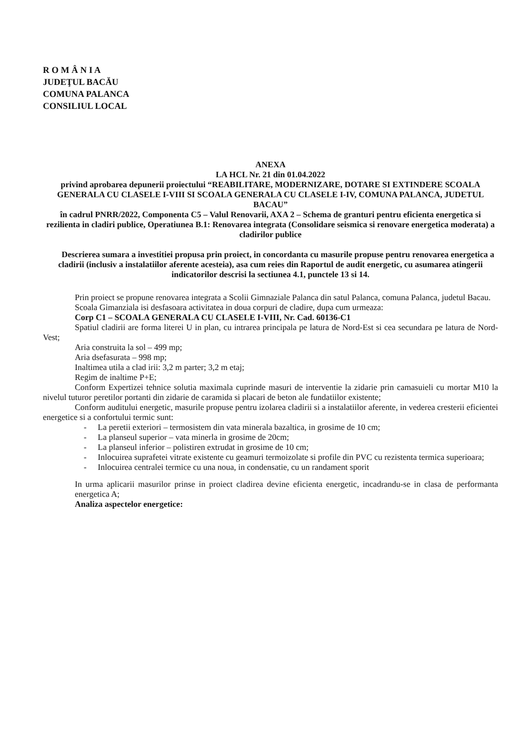R O M Â N I A
JUDEŢUL BACĂU
COMUNA PALANCA
CONSILIUL LOCAL
ANEXA
LA HCL Nr. 21 din 01.04.2022
privind aprobarea depunerii proiectului “REABILITARE, MODERNIZARE, DOTARE SI EXTINDERE SCOALA GENERALA CU CLASELE I-VIII SI SCOALA GENERALA CU CLASELE I-IV, COMUNA PALANCA, JUDETUL BACAU”
în cadrul PNRR/2022, Componenta C5 – Valul Renovarii, AXA 2 – Schema de granturi pentru eficienta energetica si rezilienta in cladiri publice, Operatiunea B.1: Renovarea integrata (Consolidare seismica si renovare energetica moderata) a cladirilor publice
Descrierea sumara a investitiei propusa prin proiect, in concordanta cu masurile propuse pentru renovarea energetica a cladirii (inclusiv a instalatiilor aferente acesteia), asa cum reies din Raportul de audit energetic, cu asumarea atingerii indicatorilor descrisi la sectiunea 4.1, punctele 13 si 14.
Prin proiect se propune renovarea integrata a Scolii Gimnaziale Palanca din satul Palanca, comuna Palanca, judetul Bacau.
Scoala Gimanziala isi desfasoara activitatea in doua corpuri de cladire, dupa cum urmeaza:
Corp C1 – SCOALA GENERALA CU CLASELE I-VIII, Nr. Cad. 60136-C1
Spatiul cladirii are forma literei U in plan, cu intrarea principala pe latura de Nord-Est si cea secundara pe latura de Nord-Vest;
Aria construita la sol – 499 mp;
Aria dsefasurata – 998 mp;
Inaltimea utila a clad irii: 3,2 m parter; 3,2 m etaj;
Regim de inaltime P+E;
Conform Expertizei tehnice solutia maximala cuprinde masuri de interventie la zidarie prin camasuieli cu mortar M10 la nivelul tuturor peretilor portanti din zidarie de caramida si placari de beton ale fundatiilor existente;
Conform auditului energetic, masurile propuse pentru izolarea cladirii si a instalatiilor aferente, in vederea cresterii eficientei energetice si a confortului termic sunt:
- La peretii exteriori – termosistem din vata minerala bazaltica, in grosime de 10 cm;
- La planseul superior – vata minerla in grosime de 20cm;
- La planseul inferior – polistiren extrudat in grosime de 10 cm;
- Inlocuirea suprafetei vitrate existente cu geamuri termoizolate si profile din PVC cu rezistenta termica superioara;
- Inlocuirea centralei termice cu una noua, in condensatie, cu un randament sporit
In urma aplicarii masurilor prinse in proiect cladirea devine eficienta energetic, incadrandu-se in clasa de performanta energetica A;
Analiza aspectelor energetice: